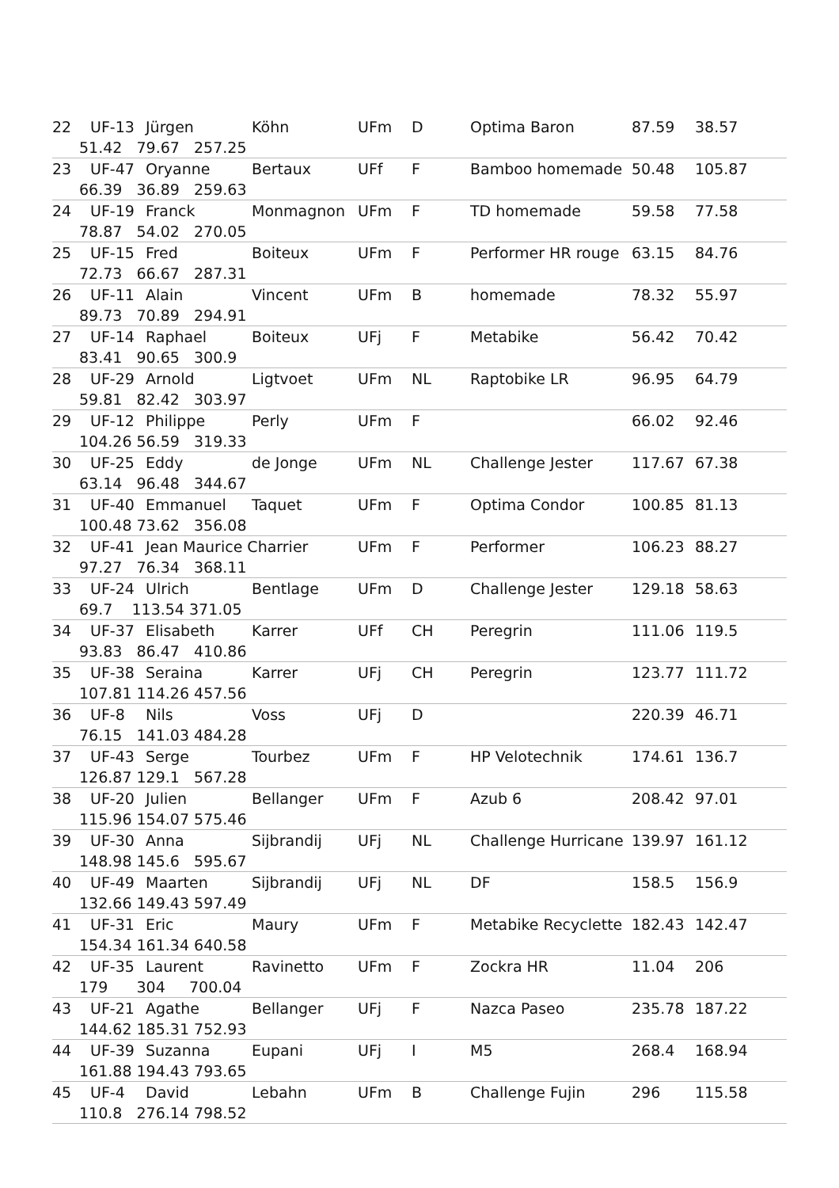| 22 | UF-13 | Jürgen | Köhn | UFm | D | Optima Baron | 87.59 | 38.57 |
| 51.42 79.67 257.25 | | | | | | | | |
| 23 | UF-47 | Oryanne | Bertaux | UFf | F | Bamboo homemade | 50.48 | 105.87 |
| 66.39 36.89 259.63 | | | | | | | | |
| 24 | UF-19 | Franck | Monmagnon | UFm | F | TD homemade | 59.58 | 77.58 |
| 78.87 54.02 270.05 | | | | | | | | |
| 25 | UF-15 | Fred | Boiteux | UFm | F | Performer HR rouge | 63.15 | 84.76 |
| 72.73 66.67 287.31 | | | | | | | | |
| 26 | UF-11 | Alain | Vincent | UFm | B | homemade | 78.32 | 55.97 |
| 89.73 70.89 294.91 | | | | | | | | |
| 27 | UF-14 | Raphael | Boiteux | UFj | F | Metabike | 56.42 | 70.42 |
| 83.41 90.65 300.9 | | | | | | | | |
| 28 | UF-29 | Arnold | Ligtvoet | UFm | NL | Raptobike LR | 96.95 | 64.79 |
| 59.81 82.42 303.97 | | | | | | | | |
| 29 | UF-12 | Philippe | Perly | UFm | F | | 66.02 | 92.46 |
| 104.26 56.59 319.33 | | | | | | | | |
| 30 | UF-25 | Eddy | de Jonge | UFm | NL | Challenge Jester | 117.67 | 67.38 |
| 63.14 96.48 344.67 | | | | | | | | |
| 31 | UF-40 | Emmanuel | Taquet | UFm | F | Optima Condor | 100.85 | 81.13 |
| 100.48 73.62 356.08 | | | | | | | | |
| 32 | UF-41 | Jean Maurice Charrier | | UFm | F | Performer | 106.23 | 88.27 |
| 97.27 76.34 368.11 | | | | | | | | |
| 33 | UF-24 | Ulrich | Bentlage | UFm | D | Challenge Jester | 129.18 | 58.63 |
| 69.7 113.54 371.05 | | | | | | | | |
| 34 | UF-37 | Elisabeth | Karrer | UFf | CH | Peregrin | 111.06 | 119.5 |
| 93.83 86.47 410.86 | | | | | | | | |
| 35 | UF-38 | Seraina | Karrer | UFj | CH | Peregrin | 123.77 | 111.72 |
| 107.81 114.26 457.56 | | | | | | | | |
| 36 | UF-8 | Nils | Voss | UFj | D | | 220.39 | 46.71 |
| 76.15 141.03 484.28 | | | | | | | | |
| 37 | UF-43 | Serge | Tourbez | UFm | F | HP Velotechnik | 174.61 | 136.7 |
| 126.87 129.1 567.28 | | | | | | | | |
| 38 | UF-20 | Julien | Bellanger | UFm | F | Azub 6 | 208.42 | 97.01 |
| 115.96 154.07 575.46 | | | | | | | | |
| 39 | UF-30 | Anna | Sijbrandij | UFj | NL | Challenge Hurricane | 139.97 | 161.12 |
| 148.98 145.6 595.67 | | | | | | | | |
| 40 | UF-49 | Maarten | Sijbrandij | UFj | NL | DF | 158.5 | 156.9 |
| 132.66 149.43 597.49 | | | | | | | | |
| 41 | UF-31 | Eric | Maury | UFm | F | Metabike Recyclette | 182.43 | 142.47 |
| 154.34 161.34 640.58 | | | | | | | | |
| 42 | UF-35 | Laurent | Ravinetto | UFm | F | Zockra HR | 11.04 | 206 |
| 179 304 700.04 | | | | | | | | |
| 43 | UF-21 | Agathe | Bellanger | UFj | F | Nazca Paseo | 235.78 | 187.22 |
| 144.62 185.31 752.93 | | | | | | | | |
| 44 | UF-39 | Suzanna | Eupani | UFj | I | M5 | 268.4 | 168.94 |
| 161.88 194.43 793.65 | | | | | | | | |
| 45 | UF-4 | David | Lebahn | UFm | B | Challenge Fujin | 296 | 115.58 |
| 110.8 276.14 798.52 | | | | | | | | |